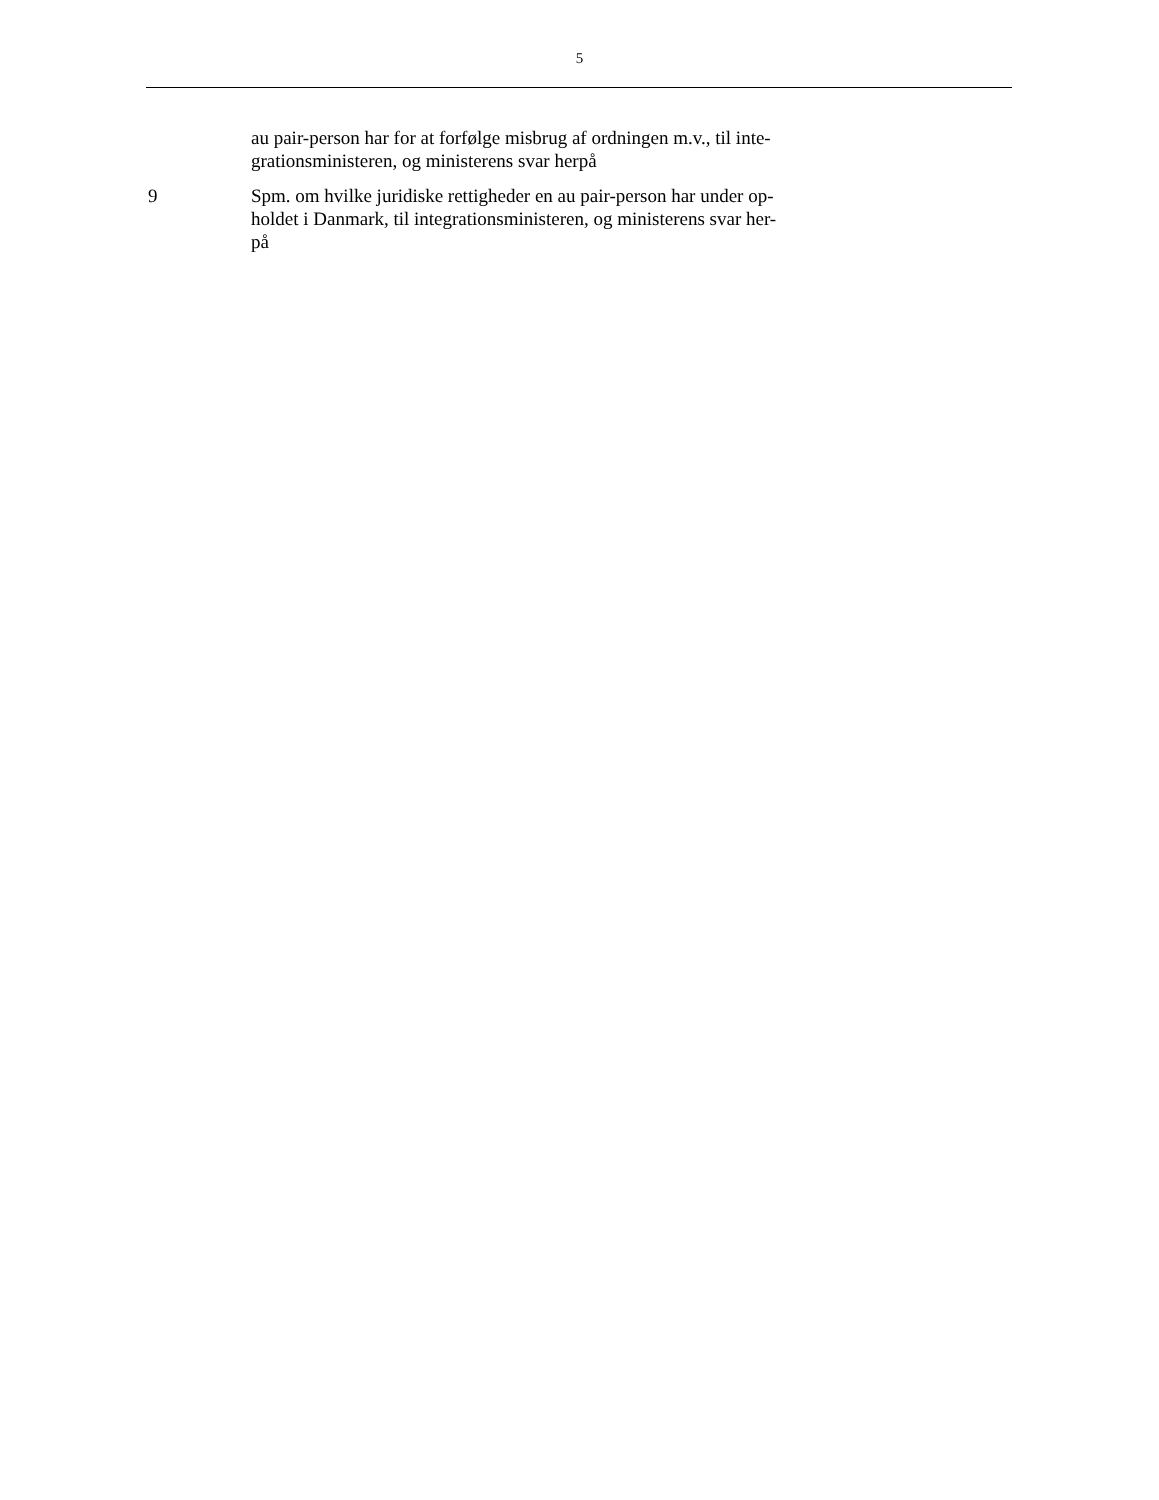5
au pair-person har for at forfølge misbrug af ordningen m.v., til inte-
grationsministeren, og ministerens svar herpå
9 Spm. om hvilke juridiske rettigheder en au pair-person har under op-
holdet i Danmark, til integrationsministeren, og ministerens svar her-
på